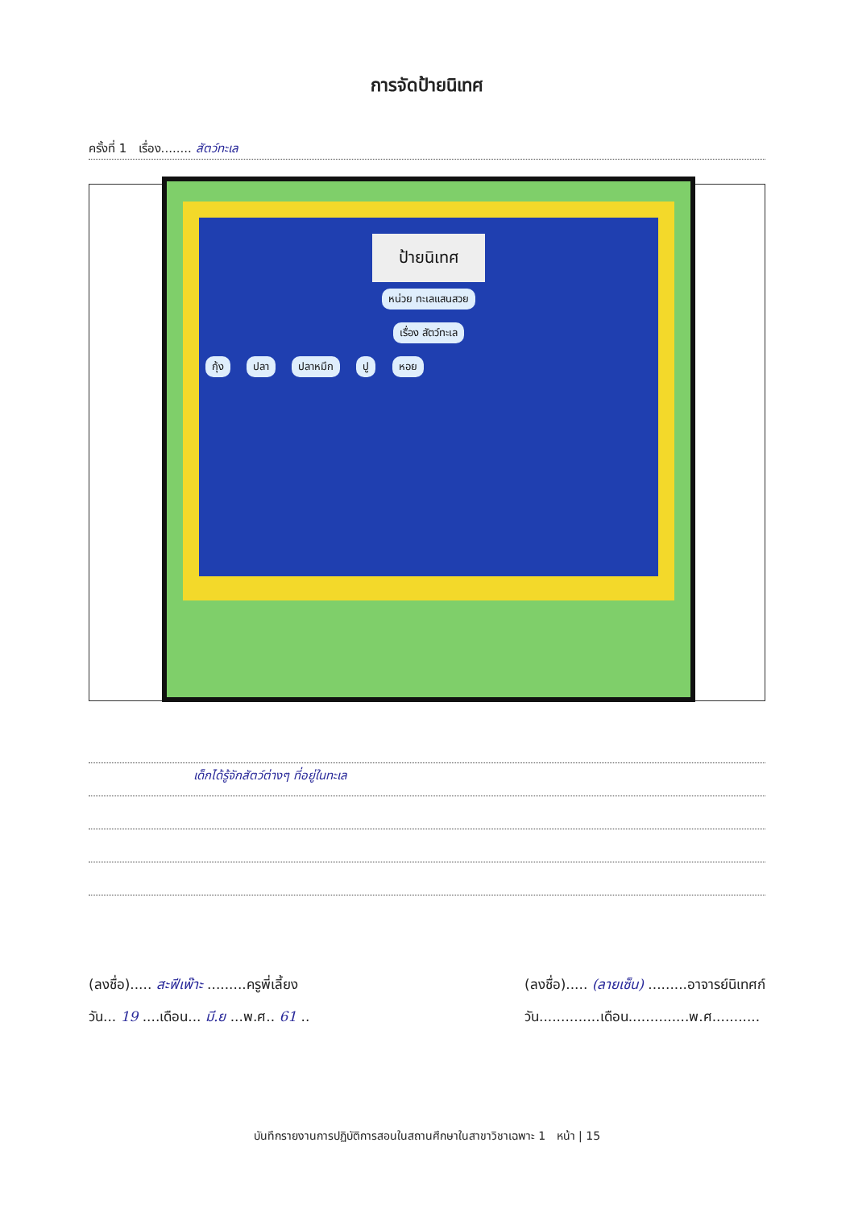การจัดป้ายนิเทศ
ครั้งที่ 1 เรื่อง........ สัตว์ทะเล
ป้ายนิเทศ
หน่วย ทะเลแสนสวย
เรื่อง สัตว์ทะเล
กุ้ง ปลา ปลาหมึก ปู หอย
เด็กได้รู้จักสัตว์ต่างๆ ที่อยู่ในทะเล
(ลงชื่อ)..... สะฟีเพ๊าะ .........ครูพี่เลี้ยง
วัน... 19 ....เดือน... มี.ย ...พ.ศ.. 61 ..
(ลงชื่อ)..... (ลายเซ็น) .........อาจารย์นิเทศก์
วัน..............เดือน..............พ.ศ...........
บันทึกรายงานการปฏิบัติการสอนในสถานศึกษาในสาขาวิชาเฉพาะ 1 หน้า | 15